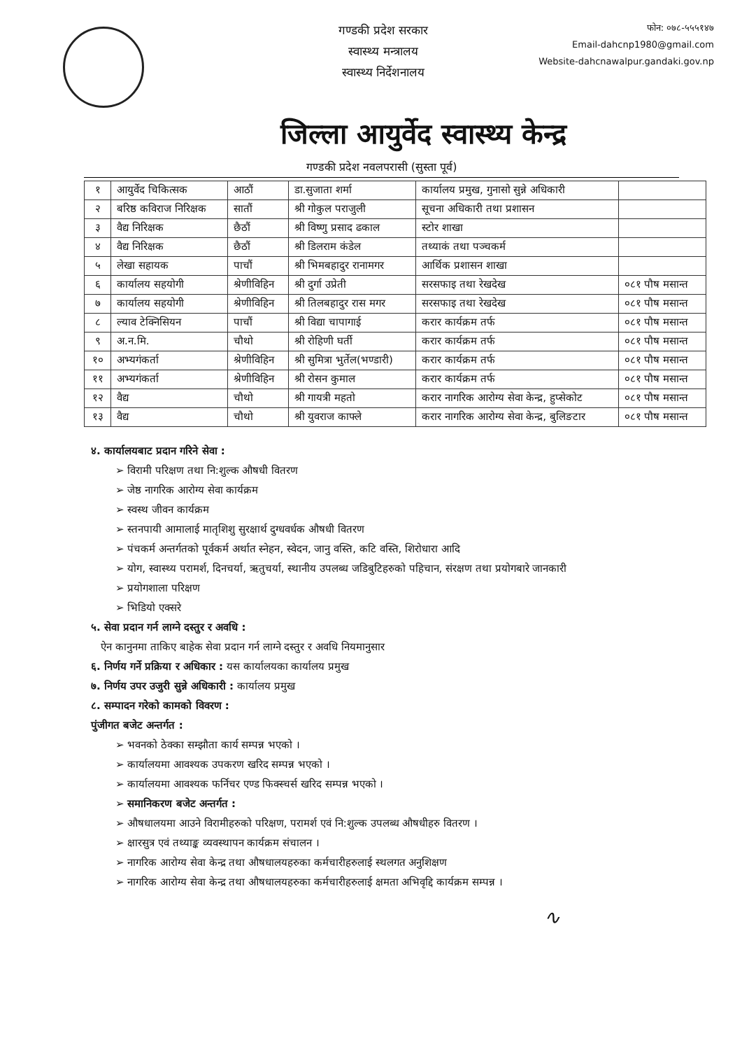गण्डकी प्रदेश सरकार
स्वास्थ्य मन्त्रालय
स्वास्थ्य निर्देशनालय
फोन: ०७८-५५५१४७
Email-dahcnp1980@gmail.com
Website-dahcnawalpur.gandaki.gov.np
जिल्ला आयुर्वेद स्वास्थ्य केन्द्र
गण्डकी प्रदेश नवलपरासी (सुस्ता पूर्व)
| १ | आयुर्वेद चिकित्सक | आठौं | डा.सुजाता शर्मा | कार्यालय प्रमुख, गुनासो सुन्ने अधिकारी | |
| २ | बरिष्ठ कविराज निरिक्षक | सातौं | श्री गोकुल पराजुली | सूचना अधिकारी तथा प्रशासन | |
| ३ | वैद्य निरिक्षक | छैठौं | श्री विष्णु प्रसाद ढकाल | स्टोर शाखा | |
| ४ | वैद्य निरिक्षक | छैठौं | श्री डिलराम कंडेल | तथ्याकं तथा पञ्चकर्म | |
| ५ | लेखा सहायक | पाचौं | श्री भिमबहादुर रानामगर | आर्थिक प्रशासन शाखा | |
| ६ | कार्यालय सहयोगी | श्रेणीविहिन | श्री दुर्गा उप्रेती | सरसफाइ तथा रेखदेख | ०८१ पौष मसान्त |
| ७ | कार्यालय सहयोगी | श्रेणीविहिन | श्री तिलबहादुर रास मगर | सरसफाइ तथा रेखदेख | ०८१ पौष मसान्त |
| ८ | ल्याव टेक्निसियन | पाचौं | श्री विद्या चापागाई | करार कार्यक्रम तर्फ | ०८१ पौष मसान्त |
| ९ | अ.न.मि. | चौथो | श्री रोहिणी घर्ती | करार कार्यक्रम तर्फ | ०८१ पौष मसान्त |
| १० | अभ्यगंकर्ता | श्रेणीविहिन | श्री सुमित्रा भुर्तेल(भण्डारी) | करार कार्यक्रम तर्फ | ०८१ पौष मसान्त |
| ११ | अभ्यगंकर्ता | श्रेणीविहिन | श्री रोसन कुमाल | करार कार्यक्रम तर्फ | ०८१ पौष मसान्त |
| १२ | वैद्य | चौथो | श्री गायत्री महतो | करार नागरिक आरोग्य सेवा केन्द्र, हुप्सेकोट | ०८१ पौष मसान्त |
| १३ | वैद्य | चौथो | श्री युवराज काफ्ले | करार नागरिक आरोग्य सेवा केन्द्र, बुलिङटार | ०८१ पौष मसान्त |
४. कार्यालयबाट प्रदान गरिने सेवा :
विरामी परिक्षण तथा नि:शुल्क औषधी वितरण
जेष्ठ नागरिक आरोग्य सेवा कार्यक्रम
स्वस्थ जीवन कार्यक्रम
स्तनपायी आमालाई मातृशिशु सुरक्षार्थ दुग्धवर्धक औषधी वितरण
पंचकर्म अन्तर्गतको पूर्वकर्म अर्थात स्नेहन, स्वेदन, जानु वस्ति, कटि वस्ति, शिरोधारा आदि
योग, स्वास्थ्य परामर्श, दिनचर्या, ऋतुचर्या, स्थानीय उपलब्ध जडिबुटिहरुको पहिचान, संरक्षण तथा प्रयोगबारे जानकारी
प्रयोगशाला परिक्षण
भिडियो एक्सरे
५. सेवा प्रदान गर्न लाग्ने दस्तुर र अवधि :
ऐन कानुनमा ताकिए बाहेक सेवा प्रदान गर्न लाग्ने दस्तुर र अवधि नियमानुसार
६. निर्णय गर्ने प्रक्रिया र अधिकार : यस कार्यालयका कार्यालय प्रमुख
७. निर्णय उपर उजुरी सुन्ने अधिकारी : कार्यालय प्रमुख
८. सम्पादन गरेको कामको विवरण :
पुंजीगत बजेट अन्तर्गत :
भवनको ठेक्का सम्झौता कार्य सम्पन्न भएको ।
कार्यालयमा आवश्यक उपकरण खरिद सम्पन्न भएको ।
कार्यालयमा आवश्यक फर्निचर एण्ड फिक्स्चर्स खरिद सम्पन्न भएको ।
समानिकरण बजेट अन्तर्गत :
औषधालयमा आउने विरामीहरुको परिक्षण, परामर्श एवं नि:शुल्क उपलब्ध औषधीहरु वितरण ।
क्षारसुत्र एवं तथ्याङ्क व्यवस्थापन कार्यक्रम संचालन ।
नागरिक आरोग्य सेवा केन्द्र तथा औषधालयहरुका कर्मचारीहरुलाई स्थलगत अनुशिक्षण
नागरिक आरोग्य सेवा केन्द्र तथा औषधालयहरुका कर्मचारीहरुलाई क्षमता अभिवृद्दि कार्यक्रम सम्पन्न ।
∿